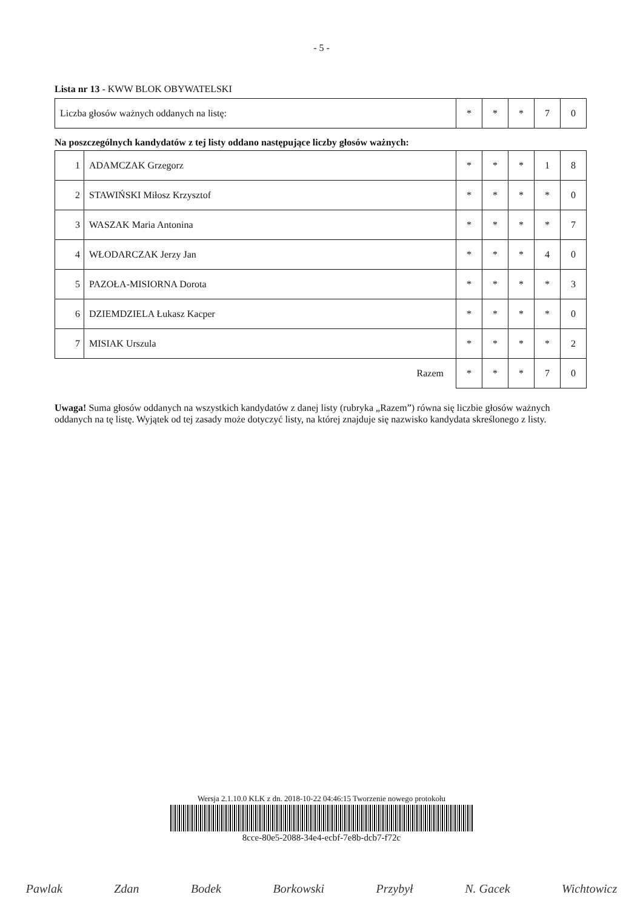- 5 -
Lista nr 13 - KWW BLOK OBYWATELSKI
| Liczba głosów ważnych oddanych na listę: | * | * | * | 7 | 0 |
Na poszczególnych kandydatów z tej listy oddano następujące liczby głosów ważnych:
| 1 | ADAMCZAK Grzegorz | * | * | * | 1 | 8 |
| 2 | STAWIŃSKI Miłosz Krzysztof | * | * | * | * | 0 |
| 3 | WASZAK Maria Antonina | * | * | * | * | 7 |
| 4 | WŁODARCZAK Jerzy Jan | * | * | * | 4 | 0 |
| 5 | PAZOŁA-MISIORNA Dorota | * | * | * | * | 3 |
| 6 | DZIEMDZIELA Łukasz Kacper | * | * | * | * | 0 |
| 7 | MISIAK Urszula | * | * | * | * | 2 |
| Razem | | * | * | * | 7 | 0 |
Uwaga! Suma głosów oddanych na wszystkich kandydatów z danej listy (rubryka „Razem”) równa się liczbie głosów ważnych oddanych na tę listę. Wyjątek od tej zasady może dotyczyć listy, na której znajduje się nazwisko kandydata skreślonego z listy.
Wersja 2.1.10.0 KLK z dn. 2018-10-22 04:46:15 Tworzenie nowego protokołu
8cce-80e5-2088-34e4-ecbf-7e8b-dcb7-f72c
Pawlak Zdan Bodek Borkowski Przybył N. Gacek Wichtowicz